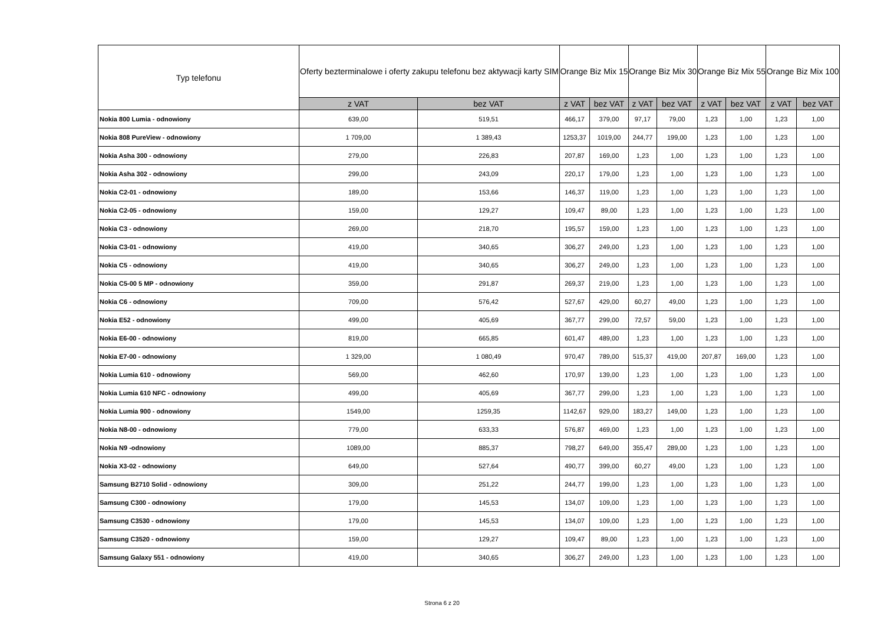| Typ telefonu | Oferty bezterminalowe i oferty zakupu telefonu bez aktywacji karty SIM | | Orange Biz Mix 15 | | Orange Biz Mix 30 | | Orange Biz Mix 55 | | Orange Biz Mix 100 | |
| --- | --- | --- | --- | --- | --- | --- | --- | --- | --- | --- |
| | z VAT | bez VAT | z VAT | bez VAT | z VAT | bez VAT | z VAT | bez VAT | z VAT | bez VAT |
| Nokia 800 Lumia - odnowiony | 639,00 | 519,51 | 466,17 | 379,00 | 97,17 | 79,00 | 1,23 | 1,00 | 1,23 | 1,00 |
| Nokia 808 PureView - odnowiony | 1 709,00 | 1 389,43 | 1253,37 | 1019,00 | 244,77 | 199,00 | 1,23 | 1,00 | 1,23 | 1,00 |
| Nokia Asha 300 - odnowiony | 279,00 | 226,83 | 207,87 | 169,00 | 1,23 | 1,00 | 1,23 | 1,00 | 1,23 | 1,00 |
| Nokia Asha 302 - odnowiony | 299,00 | 243,09 | 220,17 | 179,00 | 1,23 | 1,00 | 1,23 | 1,00 | 1,23 | 1,00 |
| Nokia C2-01 - odnowiony | 189,00 | 153,66 | 146,37 | 119,00 | 1,23 | 1,00 | 1,23 | 1,00 | 1,23 | 1,00 |
| Nokia C2-05 - odnowiony | 159,00 | 129,27 | 109,47 | 89,00 | 1,23 | 1,00 | 1,23 | 1,00 | 1,23 | 1,00 |
| Nokia C3 - odnowiony | 269,00 | 218,70 | 195,57 | 159,00 | 1,23 | 1,00 | 1,23 | 1,00 | 1,23 | 1,00 |
| Nokia C3-01 - odnowiony | 419,00 | 340,65 | 306,27 | 249,00 | 1,23 | 1,00 | 1,23 | 1,00 | 1,23 | 1,00 |
| Nokia C5 - odnowiony | 419,00 | 340,65 | 306,27 | 249,00 | 1,23 | 1,00 | 1,23 | 1,00 | 1,23 | 1,00 |
| Nokia C5-00 5 MP - odnowiony | 359,00 | 291,87 | 269,37 | 219,00 | 1,23 | 1,00 | 1,23 | 1,00 | 1,23 | 1,00 |
| Nokia C6 - odnowiony | 709,00 | 576,42 | 527,67 | 429,00 | 60,27 | 49,00 | 1,23 | 1,00 | 1,23 | 1,00 |
| Nokia E52 - odnowiony | 499,00 | 405,69 | 367,77 | 299,00 | 72,57 | 59,00 | 1,23 | 1,00 | 1,23 | 1,00 |
| Nokia E6-00 - odnowiony | 819,00 | 665,85 | 601,47 | 489,00 | 1,23 | 1,00 | 1,23 | 1,00 | 1,23 | 1,00 |
| Nokia E7-00 - odnowiony | 1 329,00 | 1 080,49 | 970,47 | 789,00 | 515,37 | 419,00 | 207,87 | 169,00 | 1,23 | 1,00 |
| Nokia Lumia 610 - odnowiony | 569,00 | 462,60 | 170,97 | 139,00 | 1,23 | 1,00 | 1,23 | 1,00 | 1,23 | 1,00 |
| Nokia Lumia 610 NFC - odnowiony | 499,00 | 405,69 | 367,77 | 299,00 | 1,23 | 1,00 | 1,23 | 1,00 | 1,23 | 1,00 |
| Nokia Lumia 900 - odnowiony | 1549,00 | 1259,35 | 1142,67 | 929,00 | 183,27 | 149,00 | 1,23 | 1,00 | 1,23 | 1,00 |
| Nokia N8-00 - odnowiony | 779,00 | 633,33 | 576,87 | 469,00 | 1,23 | 1,00 | 1,23 | 1,00 | 1,23 | 1,00 |
| Nokia N9 -odnowiony | 1089,00 | 885,37 | 798,27 | 649,00 | 355,47 | 289,00 | 1,23 | 1,00 | 1,23 | 1,00 |
| Nokia X3-02 - odnowiony | 649,00 | 527,64 | 490,77 | 399,00 | 60,27 | 49,00 | 1,23 | 1,00 | 1,23 | 1,00 |
| Samsung B2710 Solid - odnowiony | 309,00 | 251,22 | 244,77 | 199,00 | 1,23 | 1,00 | 1,23 | 1,00 | 1,23 | 1,00 |
| Samsung C300 - odnowiony | 179,00 | 145,53 | 134,07 | 109,00 | 1,23 | 1,00 | 1,23 | 1,00 | 1,23 | 1,00 |
| Samsung C3530 - odnowiony | 179,00 | 145,53 | 134,07 | 109,00 | 1,23 | 1,00 | 1,23 | 1,00 | 1,23 | 1,00 |
| Samsung C3520 - odnowiony | 159,00 | 129,27 | 109,47 | 89,00 | 1,23 | 1,00 | 1,23 | 1,00 | 1,23 | 1,00 |
| Samsung Galaxy 551 - odnowiony | 419,00 | 340,65 | 306,27 | 249,00 | 1,23 | 1,00 | 1,23 | 1,00 | 1,23 | 1,00 |
Strona 6 z 20